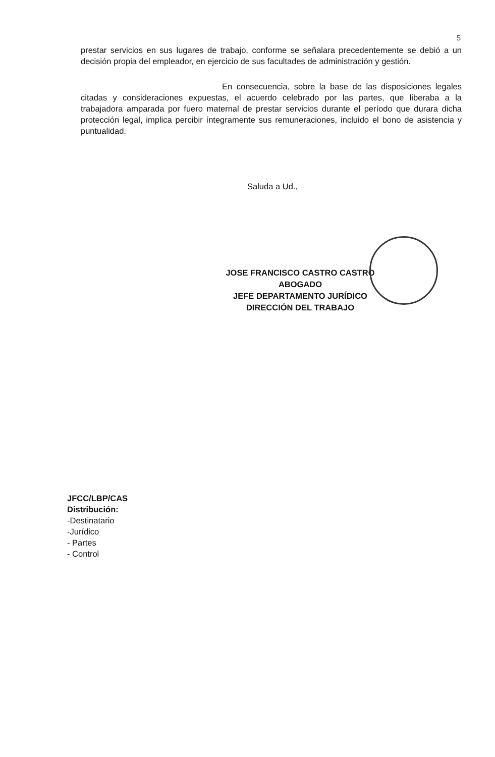5
prestar servicios en sus lugares de trabajo, conforme se señalara precedentemente se debió a un decisión propia del empleador, en ejercicio de sus facultades de administración y gestión.
En consecuencia, sobre la base de las disposiciones legales citadas y consideraciones expuestas, el acuerdo celebrado por las partes, que liberaba a la trabajadora amparada por fuero maternal de prestar servicios durante el período que durara dicha protección legal, implica percibir íntegramente sus remuneraciones, incluido el bono de asistencia y puntualidad.
Saluda a Ud.,
JOSE FRANCISCO CASTRO CASTRO
ABOGADO
JEFE DEPARTAMENTO JURÍDICO
DIRECCIÓN DEL TRABAJO
JFCC/LBP/CAS
Distribución:
-Destinatario
-Jurídico
- Partes
- Control